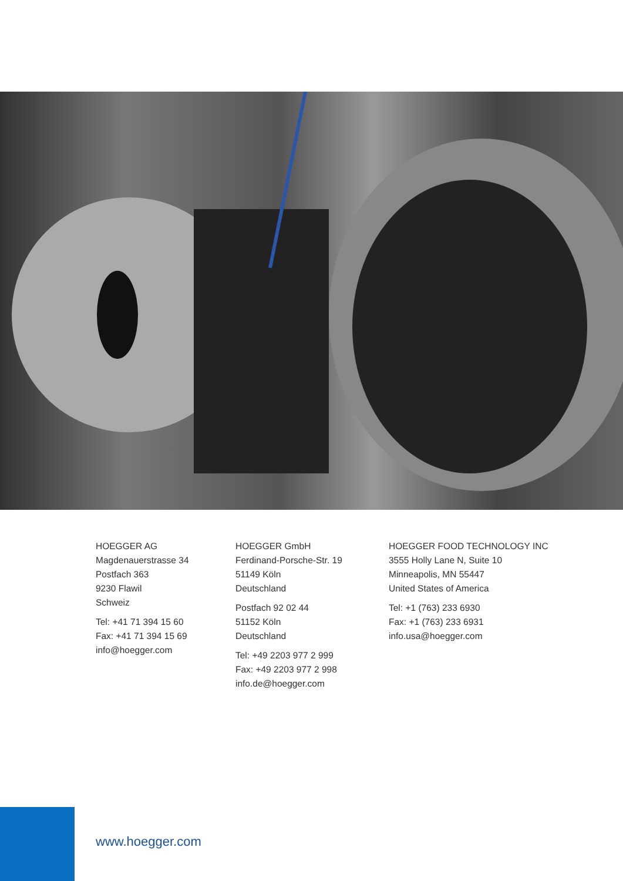HOEGGER AG
Magdenauerstrasse 34
Postfach 363
9230 Flawil
Schweiz
Tel: +41 71 394 15 60
Fax: +41 71 394 15 69
info@hoegger.com
HOEGGER GmbH
Ferdinand-Porsche-Str. 19
51149 Köln
Deutschland
Postfach 92 02 44
51152 Köln
Deutschland
Tel: +49 2203 977 2 999
Fax: +49 2203 977 2 998
info.de@hoegger.com
HOEGGER FOOD TECHNOLOGY INC
3555 Holly Lane N, Suite 10
Minneapolis, MN 55447
United States of America
Tel: +1 (763) 233 6930
Fax: +1 (763) 233 6931
info.usa@hoegger.com
www.hoegger.com